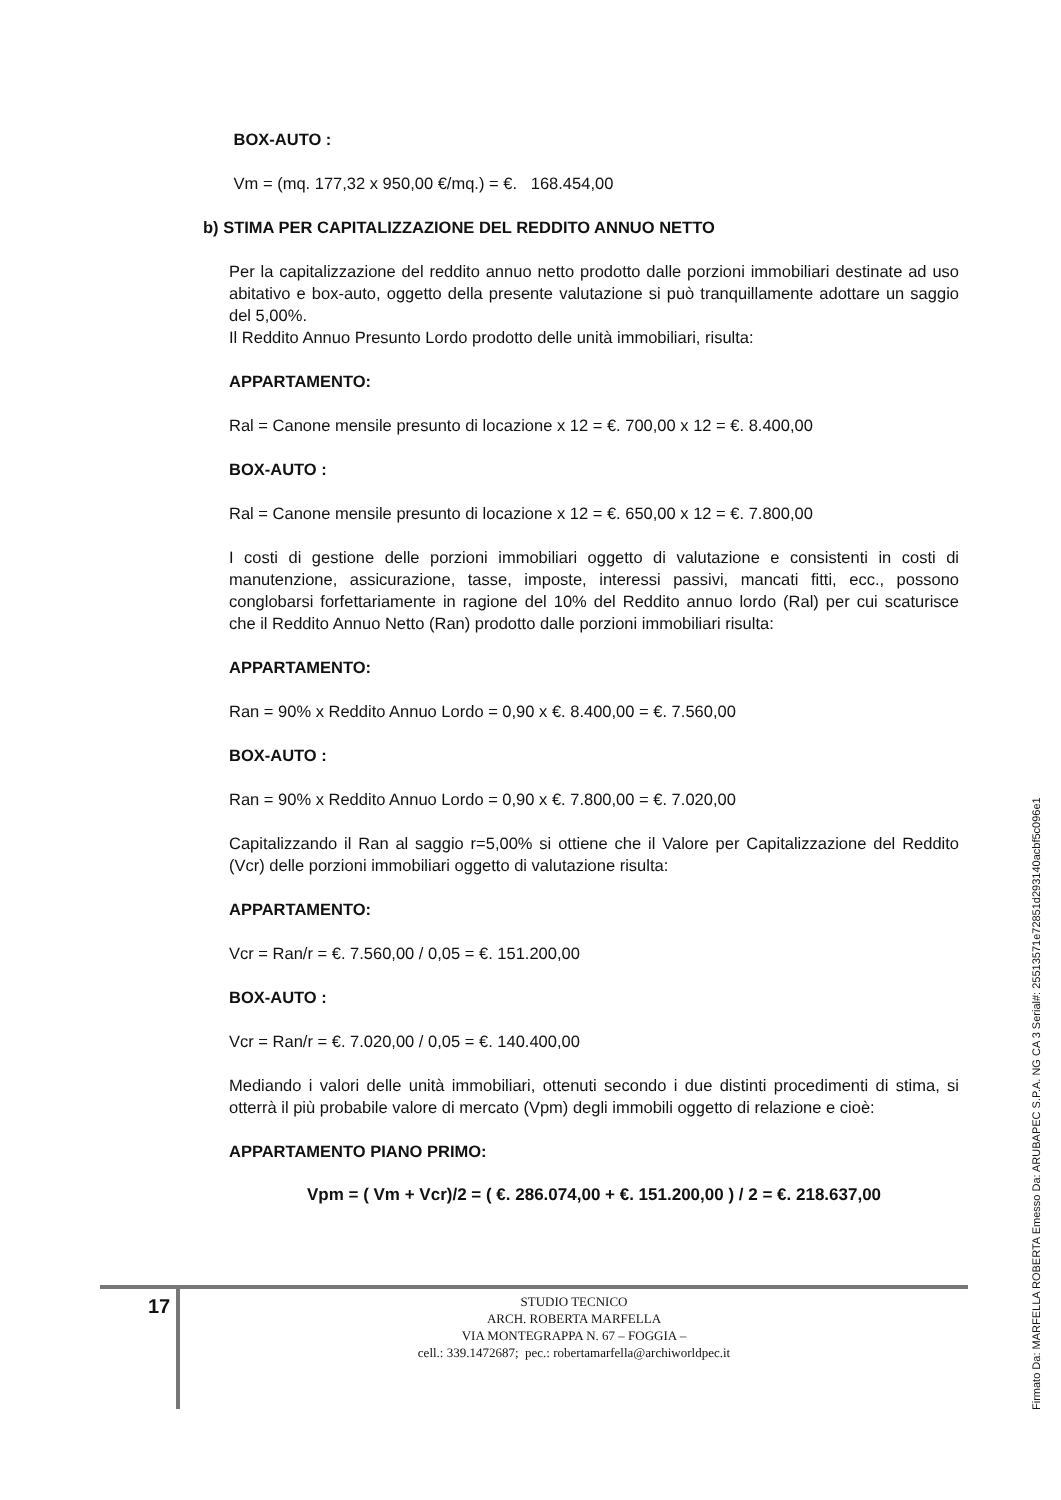BOX-AUTO :
Vm = (mq. 177,32 x 950,00 €/mq.) = €. 168.454,00
b) STIMA PER CAPITALIZZAZIONE DEL REDDITO ANNUO NETTO
Per la capitalizzazione del reddito annuo netto prodotto dalle porzioni immobiliari destinate ad uso abitativo e box-auto, oggetto della presente valutazione si può tranquillamente adottare un saggio del 5,00%.
Il Reddito Annuo Presunto Lordo prodotto delle unità immobiliari, risulta:
APPARTAMENTO:
Ral = Canone mensile presunto di locazione x 12 = €. 700,00 x 12 = €. 8.400,00
BOX-AUTO :
Ral = Canone mensile presunto di locazione x 12 = €. 650,00 x 12 = €. 7.800,00
I costi di gestione delle porzioni immobiliari oggetto di valutazione e consistenti in costi di manutenzione, assicurazione, tasse, imposte, interessi passivi, mancati fitti, ecc., possono conglobarsi forfettariamente in ragione del 10% del Reddito annuo lordo (Ral) per cui scaturisce che il Reddito Annuo Netto (Ran) prodotto dalle porzioni immobiliari risulta:
APPARTAMENTO:
Ran = 90% x Reddito Annuo Lordo = 0,90 x €. 8.400,00 = €. 7.560,00
BOX-AUTO :
Ran = 90% x Reddito Annuo Lordo = 0,90 x €. 7.800,00 = €. 7.020,00
Capitalizzando il Ran al saggio r=5,00% si ottiene che il Valore per Capitalizzazione del Reddito (Vcr) delle porzioni immobiliari oggetto di valutazione risulta:
APPARTAMENTO:
Vcr = Ran/r = €. 7.560,00 / 0,05 = €. 151.200,00
BOX-AUTO :
Vcr = Ran/r = €. 7.020,00 / 0,05 = €. 140.400,00
Mediando i valori delle unità immobiliari, ottenuti secondo i due distinti procedimenti di stima, si otterrà il più probabile valore di mercato (Vpm) degli immobili oggetto di relazione e cioè:
APPARTAMENTO PIANO PRIMO:
Vpm = ( Vm + Vcr)/2 = ( €. 286.074,00 + €. 151.200,00 ) / 2 = €. 218.637,00
17
STUDIO TECNICO
ARCH. ROBERTA MARFELLA
VIA MONTEGRAPPA N. 67 – FOGGIA –
cell.: 339.1472687; pec.: robertamarfella@archiworldpec.it
Firmato Da: MARFELLA ROBERTA Emesso Da: ARUBAPEC S.P.A. NG CA 3 Serial#: 25513571e72851d293140acbf5c096e1